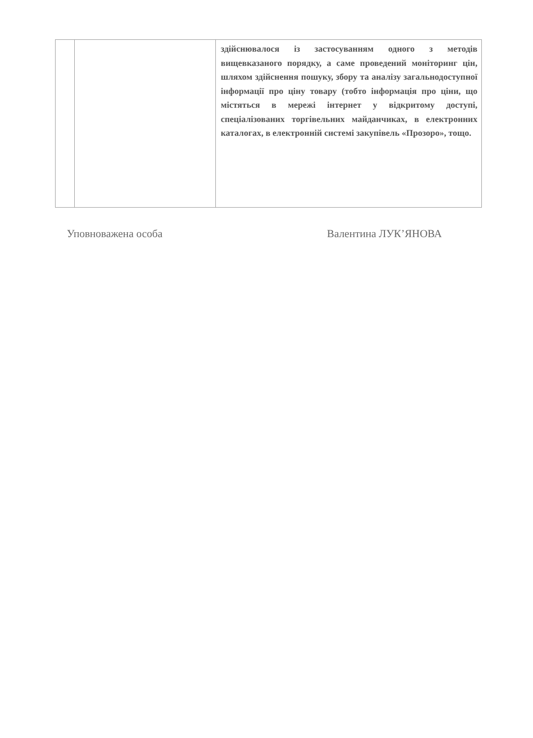| | | здійснювалося із застосуванням одного з методів вищевказаного порядку, а саме проведений моніторинг цін, шляхом здійснення пошуку, збору та аналізу загальнодоступної інформації про ціну товару (тобто інформація про ціни, що містяться в мережі інтернет у відкритому доступі, спеціалізованих торгівельних майданчиках, в електронних каталогах, в електронній системі закупівель «Прозоро», тощо. |
Уповноважена особа Валентина ЛУК’ЯНОВА